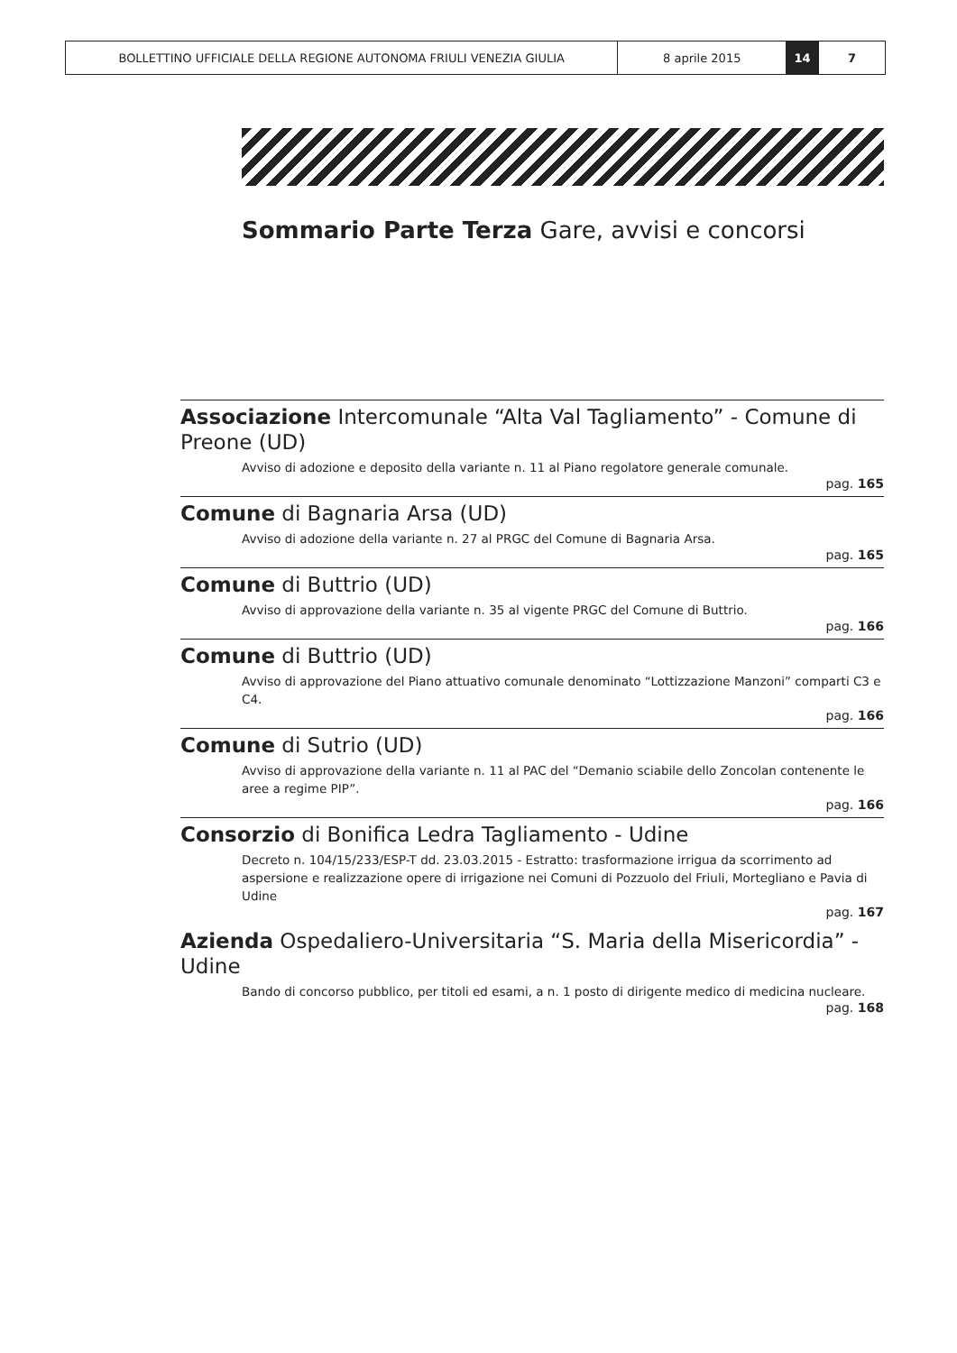BOLLETTINO UFFICIALE DELLA REGIONE AUTONOMA FRIULI VENEZIA GIULIA 8 aprile 2015 14 7
Sommario Parte Terza Gare, avvisi e concorsi
Associazione Intercomunale “Alta Val Tagliamento” - Comune di Preone (UD)
Avviso di adozione e deposito della variante n. 11 al Piano regolatore generale comunale.
pag. 165
Comune di Bagnaria Arsa (UD)
Avviso di adozione della variante n. 27 al PRGC del Comune di Bagnaria Arsa.
pag. 165
Comune di Buttrio (UD)
Avviso di approvazione della variante n. 35 al vigente PRGC del Comune di Buttrio.
pag. 166
Comune di Buttrio (UD)
Avviso di approvazione del Piano attuativo comunale denominato “Lottizzazione Manzoni” comparti C3 e C4.
pag. 166
Comune di Sutrio (UD)
Avviso di approvazione della variante n. 11 al PAC del “Demanio sciabile dello Zoncolan contenente le aree a regime PIP”.
pag. 166
Consorzio di Bonifica Ledra Tagliamento - Udine
Decreto n. 104/15/233/ESP-T dd. 23.03.2015 - Estratto: trasformazione irrigua da scorrimento ad aspersione e realizzazione opere di irrigazione nei Comuni di Pozzuolo del Friuli, Mortegliano e Pavia di Udine
pag. 167
Azienda Ospedaliero-Universitaria “S. Maria della Misericordia” - Udine
Bando di concorso pubblico, per titoli ed esami, a n. 1 posto di dirigente medico di medicina nucleare.
pag. 168